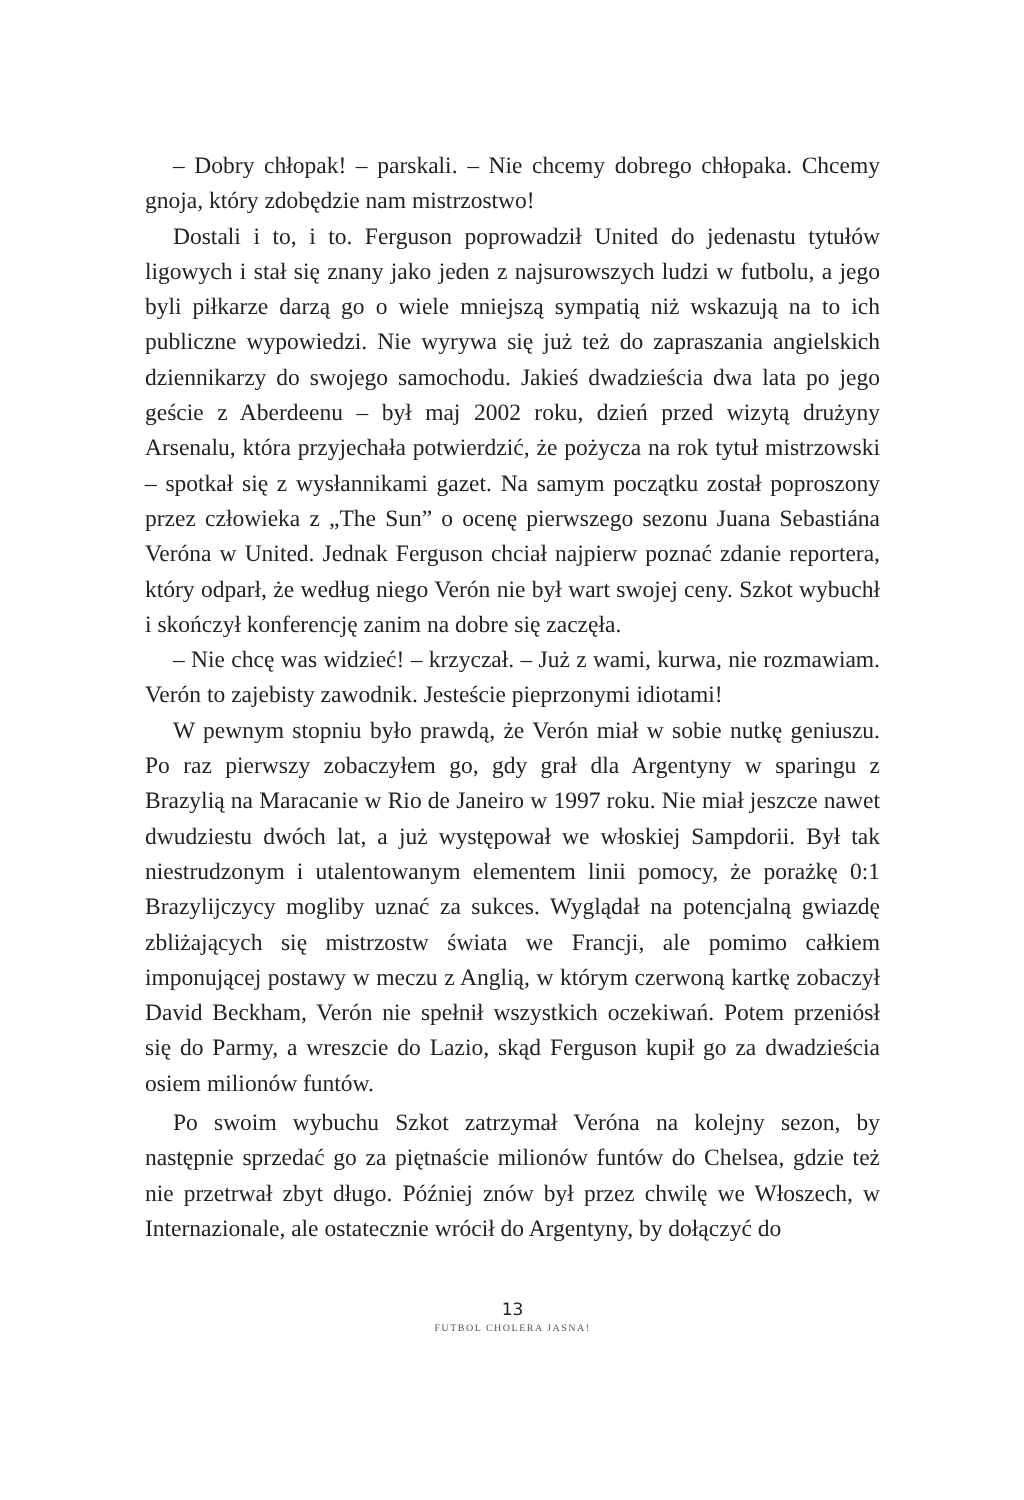– Dobry chłopak! – parskali. – Nie chcemy dobrego chłopaka. Chcemy gnoja, który zdobędzie nam mistrzostwo!
Dostali i to, i to. Ferguson poprowadził United do jedenastu tytułów ligowych i stał się znany jako jeden z najsurowszych ludzi w futbolu, a jego byli piłkarze darzą go o wiele mniejszą sympatią niż wskazują na to ich publiczne wypowiedzi. Nie wyrywa się już też do zapraszania angielskich dziennikarzy do swojego samochodu. Jakieś dwadzieścia dwa lata po jego geście z Aberdeenu – był maj 2002 roku, dzień przed wizytą drużyny Arsenalu, która przyjechała potwierdzić, że pożycza na rok tytuł mistrzowski – spotkał się z wysłannikami gazet. Na samym początku został poproszony przez człowieka z „The Sun” o ocenę pierwszego sezonu Juana Sebastiána Veróna w United. Jednak Ferguson chciał najpierw poznać zdanie reportera, który odparł, że według niego Verón nie był wart swojej ceny. Szkot wybuchł i skończył konferencję zanim na dobre się zaczęła.
– Nie chcę was widzieć! – krzyczał. – Już z wami, kurwa, nie rozmawiam. Verón to zajebisty zawodnik. Jesteście pieprzonymi idiotami!
W pewnym stopniu było prawdą, że Verón miał w sobie nutkę geniuszu. Po raz pierwszy zobaczyłem go, gdy grał dla Argentyny w sparingu z Brazylią na Maracanie w Rio de Janeiro w 1997 roku. Nie miał jeszcze nawet dwudziestu dwóch lat, a już występował we włoskiej Sampdorii. Był tak niestrudzonym i utalentowanym elementem linii pomocy, że porażkę 0:1 Brazylijczycy mogliby uznać za sukces. Wyglądał na potencjalną gwiazdę zbliżających się mistrzostw świata we Francji, ale pomimo całkiem imponującej postawy w meczu z Anglią, w którym czerwoną kartkę zobaczył David Beckham, Verón nie spełnił wszystkich oczekiwań. Potem przeniósł się do Parmy, a wreszcie do Lazio, skąd Ferguson kupił go za dwadzieścia osiem milionów funtów.
Po swoim wybuchu Szkot zatrzymał Veróna na kolejny sezon, by następnie sprzedać go za piętnaście milionów funtów do Chelsea, gdzie też nie przetrwał zbyt długo. Później znów był przez chwilę we Włoszech, w Internazionale, ale ostatecznie wrócił do Argentyny, by dołączyć do
13
FUTBOL CHOLERA JASNA!